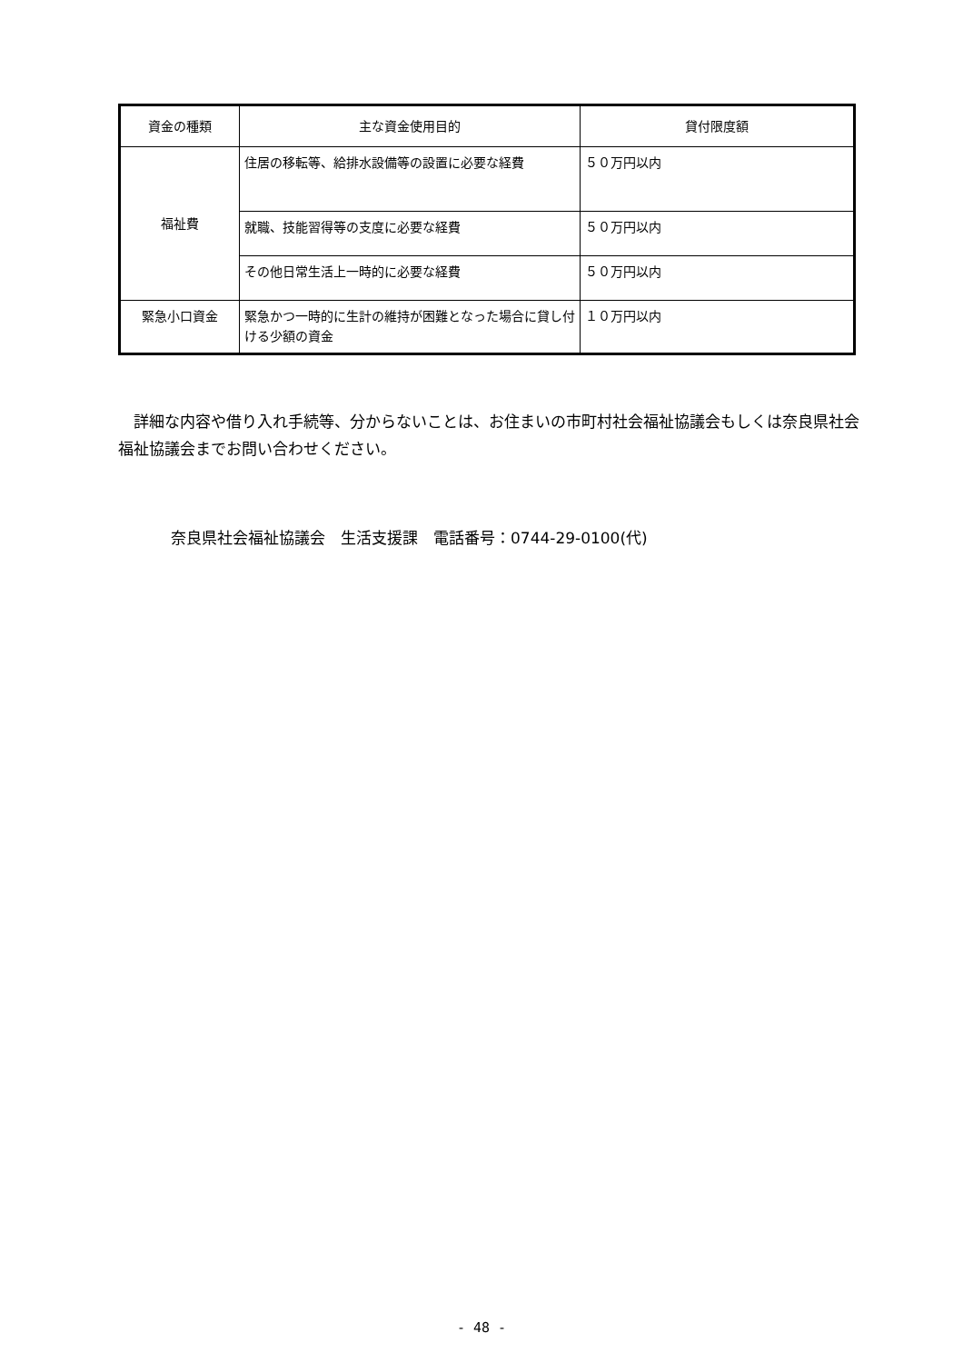| 資金の種類 | 主な資金使用目的 | 貸付限度額 |
| --- | --- | --- |
| 福祉費 | 住居の移転等、給排水設備等の設置に必要な経費 | ５０万円以内 |
| | 就職、技能習得等の支度に必要な経費 | ５０万円以内 |
| | その他日常生活上一時的に必要な経費 | ５０万円以内 |
| 緊急小口資金 | 緊急かつ一時的に生計の維持が困難となった場合に貸し付ける少額の資金 | １０万円以内 |
　詳細な内容や借り入れ手続等、分からないことは、お住まいの市町村社会福祉協議会もしくは奈良県社会福祉協議会までお問い合わせください。
奈良県社会福祉協議会　生活支援課　電話番号：0744-29-0100(代)
- 48 -